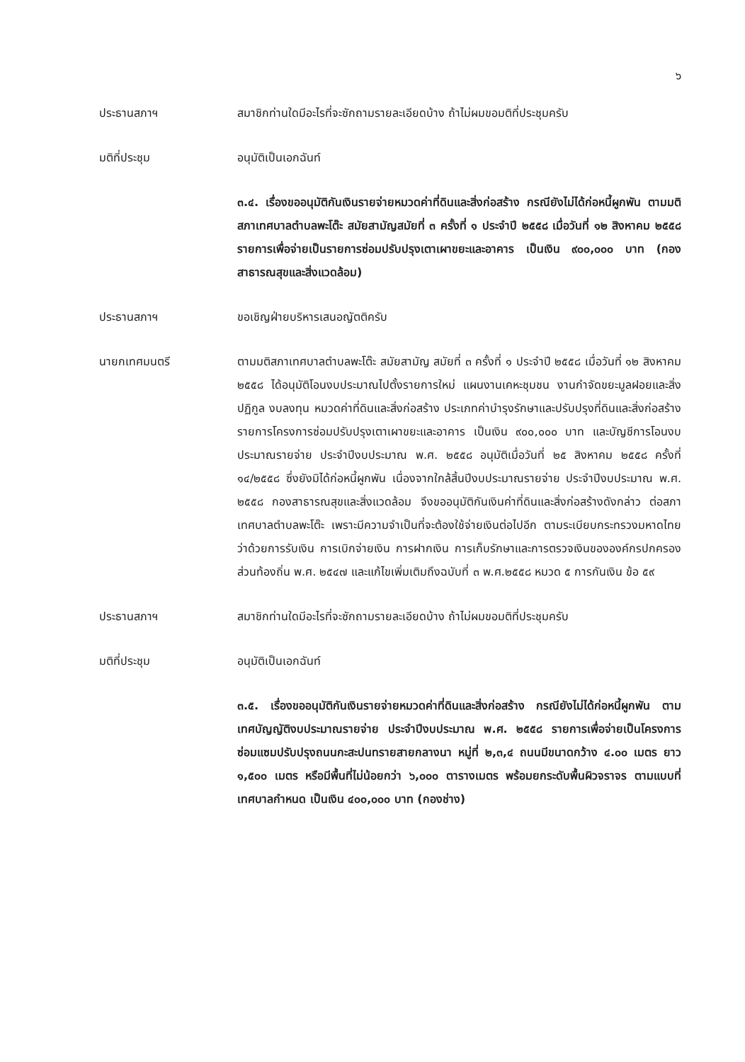๖
ประธานสภาฯ สมาชิกท่านใดมีอะไรที่จะซักถามรายละเอียดบ้าง ถ้าไม่ผมขอมติที่ประชุมครับ
มติที่ประชุม อนุมัติเป็นเอกฉันท์
๓.๔. เรื่องขออนุมัติกันเงินรายจ่ายหมวดค่าที่ดินและสิ่งก่อสร้าง กรณียังไม่ได้ก่อหนี้ผูกพัน ตามมติสภาเทศบาลตำบลพะโต๊ะ สมัยสามัญสมัยที่ ๓ ครั้งที่ ๑ ประจำปี ๒๕๕๘ เมื่อวันที่ ๑๒ สิงหาคม ๒๕๕๘ รายการเพื่อจ่ายเป็นรายการซ่อมปรับปรุงเตาเผาขยะและอาคาร เป็นเงิน ๙๐๐,๐๐๐ บาท (กองสาธารณสุขและสิ่งแวดล้อม)
ประธานสภาฯ ขอเชิญฝ่ายบริหารเสนอญัตติครับ
นายกเทศมนตรี ตามมติสภาเทศบาลตำบลพะโต๊ะ สมัยสามัญ สมัยที่ ๓ ครั้งที่ ๑ ประจำปี ๒๕๕๘ เมื่อวันที่ ๑๒ สิงหาคม ๒๕๕๘ ได้อนุมัติโอนงบประมาณไปตั้งรายการใหม่ แผนงานเคหะชุมชน งานกำจัดขยะมูลฝอยและสิ่งปฏิกูล งบลงทุน หมวดค่าที่ดินและสิ่งก่อสร้าง ประเภทค่าบำรุงรักษาและปรับปรุงที่ดินและสิ่งก่อสร้าง รายการโครงการซ่อมปรับปรุงเตาเผาขยะและอาคาร เป็นเงิน ๙๐๐,๐๐๐ บาท และบัญชีการโอนงบประมาณรายจ่าย ประจำปีงบประมาณ พ.ศ. ๒๕๕๘ อนุมัติเมื่อวันที่ ๒๕ สิงหาคม ๒๕๕๘ ครั้งที่ ๑๔/๒๕๕๘ ซึ่งยังมิได้ก่อหนี้ผูกพัน เนื่องจากใกล้สิ้นปีงบประมาณรายจ่าย ประจำปีงบประมาณ พ.ศ. ๒๕๕๘ กองสาธารณสุขและสิ่งแวดล้อม จึงขออนุมัติกันเงินค่าที่ดินและสิ่งก่อสร้างดังกล่าว ต่อสภาเทศบาลตำบลพะโต๊ะ เพราะมีความจำเป็นที่จะต้องใช้จ่ายเงินต่อไปอีก ตามระเบียบกระทรวงมหาดไทยว่าด้วยการรับเงิน การเบิกจ่ายเงิน การฝากเงิน การเก็บรักษาและการตรวจเงินขององค์กรปกครองส่วนท้องถิ่น พ.ศ. ๒๕๔๗ และแก้ไขเพิ่มเติมถึงฉบับที่ ๓ พ.ศ.๒๕๕๘ หมวด ๕ การกันเงิน ข้อ ๕๙
ประธานสภาฯ สมาชิกท่านใดมีอะไรที่จะซักถามรายละเอียดบ้าง ถ้าไม่ผมขอมติที่ประชุมครับ
มติที่ประชุม อนุมัติเป็นเอกฉันท์
๓.๕. เรื่องขออนุมัติกันเงินรายจ่ายหมวดค่าที่ดินและสิ่งก่อสร้าง กรณียังไม่ได้ก่อหนี้ผูกพัน ตามเทศบัญญัติงบประมาณรายจ่าย ประจำปีงบประมาณ พ.ศ. ๒๕๕๘ รายการเพื่อจ่ายเป็นโครงการซ่อมแซมปรับปรุงถนนกะสะปนทรายสายกลางนา หมู่ที่ ๒,๓,๔ ถนนมีขนาดกว้าง ๔.๐๐ เมตร ยาว ๑,๕๐๐ เมตร หรือมีพื้นที่ไม่น้อยกว่า ๖,๐๐๐ ตารางเมตร พร้อมยกระดับพื้นผิวจราจร ตามแบบที่เทศบาลกำหนด เป็นเงิน ๔๐๐,๐๐๐ บาท (กองช่าง)